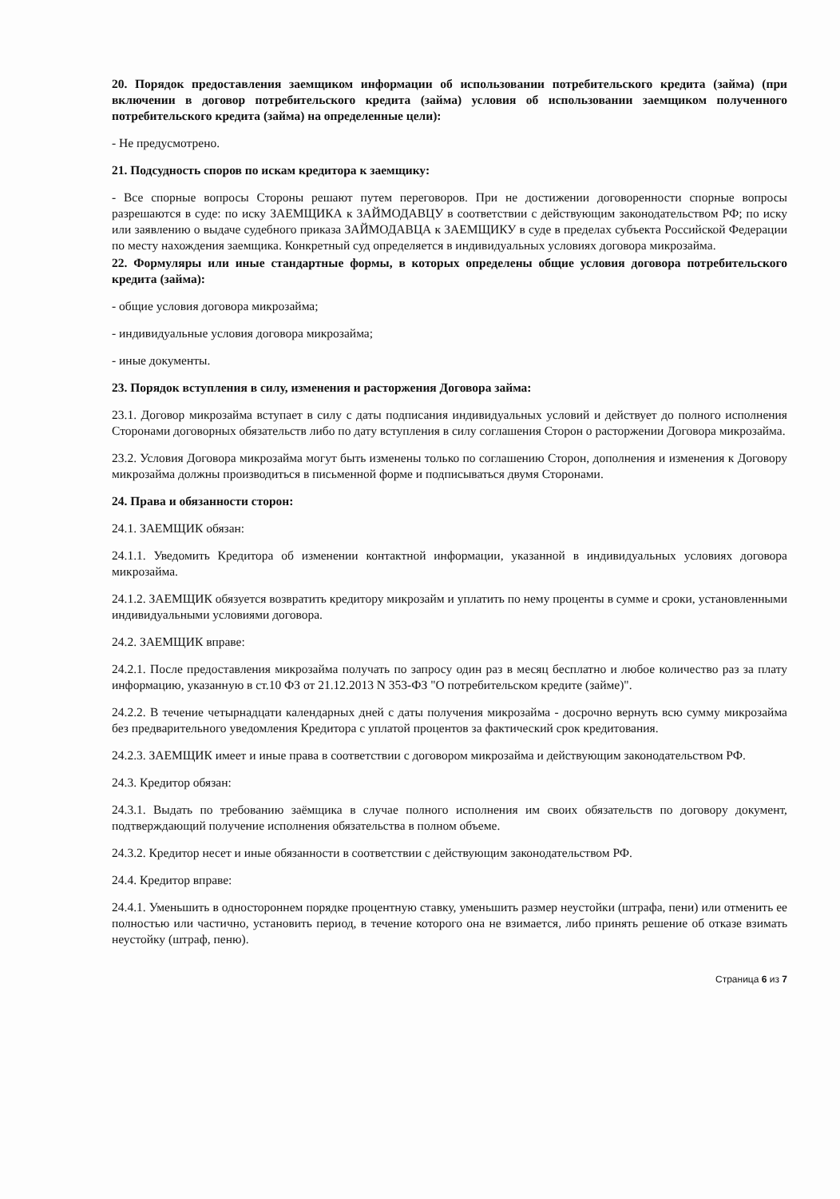20. Порядок предоставления заемщиком информации об использовании потребительского кредита (займа) (при включении в договор потребительского кредита (займа) условия об использовании заемщиком полученного потребительского кредита (займа) на определенные цели):
- Не предусмотрено.
21. Подсудность споров по искам кредитора к заемщику:
- Все спорные вопросы Стороны решают путем переговоров. При не достижении договоренности спорные вопросы разрешаются в суде: по иску ЗАЕМЩИКА к ЗАЙМОДАВЦУ в соответствии с действующим законодательством РФ; по иску или заявлению о выдаче судебного приказа ЗАЙМОДАВЦА к ЗАЕМЩИКУ в суде в пределах субъекта Российской Федерации по месту нахождения заемщика. Конкретный суд определяется в индивидуальных условиях договора микрозайма.
22. Формуляры или иные стандартные формы, в которых определены общие условия договора потребительского кредита (займа):
- общие условия договора микрозайма;
- индивидуальные условия договора микрозайма;
- иные документы.
23. Порядок вступления в силу, изменения и расторжения Договора займа:
23.1. Договор микрозайма вступает в силу с даты подписания индивидуальных условий и действует до полного исполнения Сторонами договорных обязательств либо по дату вступления в силу соглашения Сторон о расторжении Договора микрозайма.
23.2. Условия Договора микрозайма могут быть изменены только по соглашению Сторон, дополнения и изменения к Договору микрозайма должны производиться в письменной форме и подписываться двумя Сторонами.
24. Права и обязанности сторон:
24.1. ЗАЕМЩИК обязан:
24.1.1. Уведомить Кредитора об изменении контактной информации, указанной в индивидуальных условиях договора микрозайма.
24.1.2. ЗАЕМЩИК обязуется возвратить кредитору микрозайм и уплатить по нему проценты в сумме и сроки, установленными индивидуальными условиями договора.
24.2. ЗАЕМЩИК вправе:
24.2.1. После предоставления микрозайма получать по запросу один раз в месяц бесплатно и любое количество раз за плату информацию, указанную в ст.10 ФЗ от 21.12.2013 N 353-ФЗ "О потребительском кредите (займе)".
24.2.2. В течение четырнадцати календарных дней с даты получения микрозайма - досрочно вернуть всю сумму микрозайма без предварительного уведомления Кредитора с уплатой процентов за фактический срок кредитования.
24.2.3. ЗАЕМЩИК имеет и иные права в соответствии с договором микрозайма и действующим законодательством РФ.
24.3. Кредитор обязан:
24.3.1. Выдать по требованию заёмщика в случае полного исполнения им своих обязательств по договору документ, подтверждающий получение исполнения обязательства в полном объеме.
24.3.2. Кредитор несет и иные обязанности в соответствии с действующим законодательством РФ.
24.4. Кредитор вправе:
24.4.1. Уменьшить в одностороннем порядке процентную ставку, уменьшить размер неустойки (штрафа, пени) или отменить ее полностью или частично, установить период, в течение которого она не взимается, либо принять решение об отказе взимать неустойку (штраф, пеню).
Страница 6 из 7